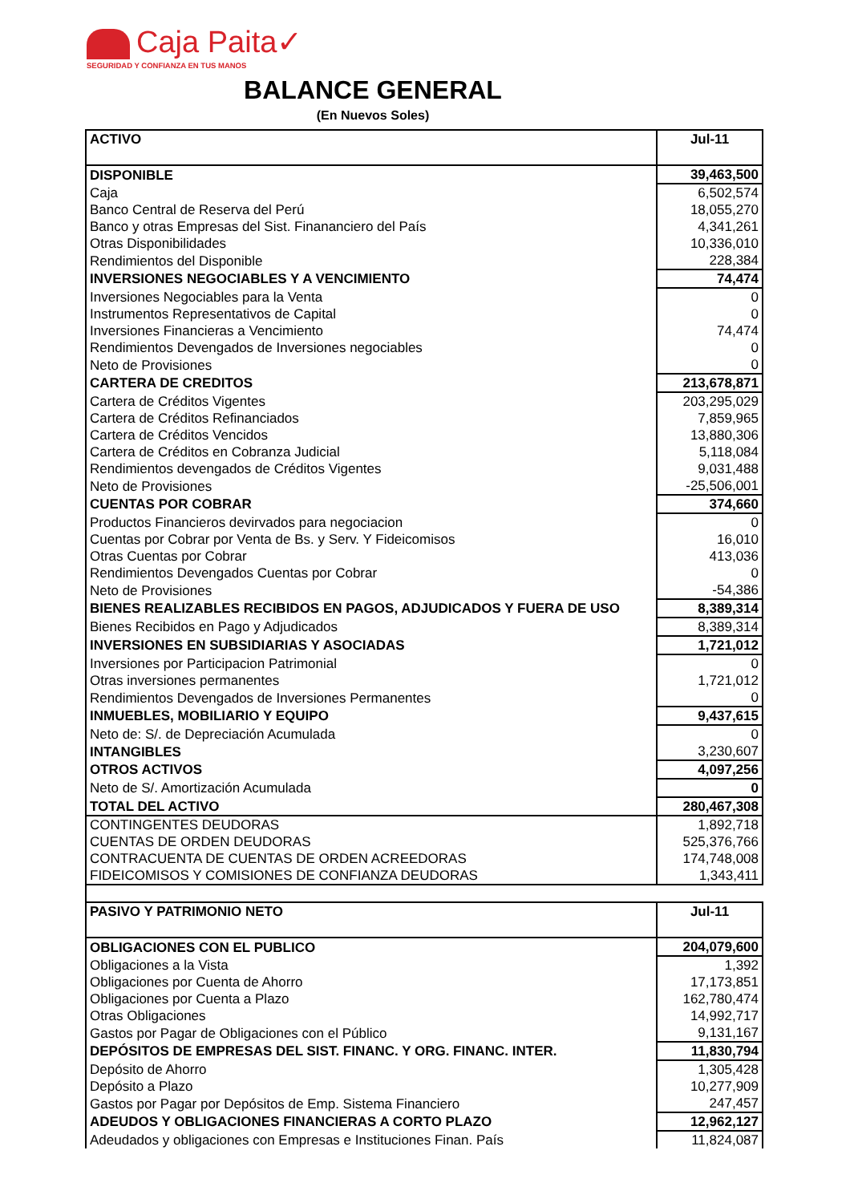Caja Paita✓
SEGURIDAD Y CONFIANZA EN TUS MANOS
BALANCE GENERAL
(En Nuevos Soles)
| ACTIVO | Jul-11 |
| DISPONIBLE | 39,463,500 |
| Caja | 6,502,574 |
| Banco Central de Reserva del Perú | 18,055,270 |
| Banco y otras Empresas del Sist. Finananciero del País | 4,341,261 |
| Otras Disponibilidades | 10,336,010 |
| Rendimientos del Disponible | 228,384 |
| INVERSIONES NEGOCIABLES Y A VENCIMIENTO | 74,474 |
| Inversiones Negociables para la Venta | 0 |
| Instrumentos Representativos de Capital | 0 |
| Inversiones Financieras a Vencimiento | 74,474 |
| Rendimientos Devengados de Inversiones negociables | 0 |
| Neto de Provisiones | 0 |
| CARTERA DE CREDITOS | 213,678,871 |
| Cartera de Créditos Vigentes | 203,295,029 |
| Cartera de Créditos Refinanciados | 7,859,965 |
| Cartera de Créditos Vencidos | 13,880,306 |
| Cartera de Créditos en Cobranza Judicial | 5,118,084 |
| Rendimientos devengados de Créditos Vigentes | 9,031,488 |
| Neto de Provisiones | -25,506,001 |
| CUENTAS POR COBRAR | 374,660 |
| Productos Financieros devirvados para negociacion | 0 |
| Cuentas por Cobrar por Venta de Bs. y Serv. Y Fideicomisos | 16,010 |
| Otras Cuentas por Cobrar | 413,036 |
| Rendimientos Devengados Cuentas por Cobrar | 0 |
| Neto de Provisiones | -54,386 |
| BIENES REALIZABLES RECIBIDOS EN PAGOS, ADJUDICADOS Y FUERA DE USO | 8,389,314 |
| Bienes Recibidos en Pago y Adjudicados | 8,389,314 |
| INVERSIONES EN SUBSIDIARIAS Y ASOCIADAS | 1,721,012 |
| Inversiones por Participacion Patrimonial | 0 |
| Otras inversiones permanentes | 1,721,012 |
| Rendimientos Devengados de Inversiones Permanentes | 0 |
| INMUEBLES, MOBILIARIO Y EQUIPO | 9,437,615 |
| Neto de: S/. de Depreciación Acumulada | 0 |
| INTANGIBLES | 3,230,607 |
| OTROS ACTIVOS | 4,097,256 |
| Neto de S/. Amortización Acumulada | 0 |
| TOTAL DEL ACTIVO | 280,467,308 |
| CONTINGENTES DEUDORAS | 1,892,718 |
| CUENTAS DE ORDEN DEUDORAS | 525,376,766 |
| CONTRACUENTA DE CUENTAS DE ORDEN ACREEDORAS | 174,748,008 |
| FIDEICOMISOS Y COMISIONES DE CONFIANZA DEUDORAS | 1,343,411 |
| PASIVO Y PATRIMONIO NETO | Jul-11 |
| OBLIGACIONES CON EL PUBLICO | 204,079,600 |
| Obligaciones a la Vista | 1,392 |
| Obligaciones por Cuenta de Ahorro | 17,173,851 |
| Obligaciones por Cuenta a Plazo | 162,780,474 |
| Otras Obligaciones | 14,992,717 |
| Gastos por Pagar de Obligaciones con el Público | 9,131,167 |
| DEPÓSITOS DE EMPRESAS DEL SIST. FINANC. Y ORG. FINANC. INTER. | 11,830,794 |
| Depósito de Ahorro | 1,305,428 |
| Depósito a Plazo | 10,277,909 |
| Gastos por Pagar por Depósitos de Emp. Sistema Financiero | 247,457 |
| ADEUDOS Y OBLIGACIONES FINANCIERAS A CORTO PLAZO | 12,962,127 |
| Adeudados y obligaciones con Empresas e Instituciones Finan. País | 11,824,087 |